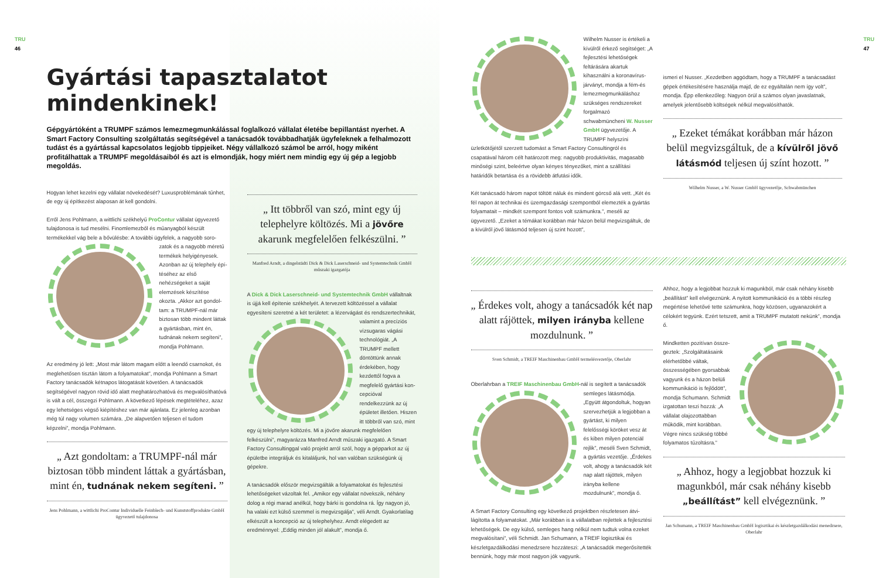TRU
46
Gyártási tapasztalatot mindenkinek!
Gépgyártóként a TRUMPF számos lemezmegmunkálással foglalkozó vállalat életébe bepillantást nyer­het. A Smart Factory Consulting szolgáltatás segítségével a tanácsadók továbbadhatják ügyfeleknek a felhalmozott tudást és a gyártással kapcsolatos legjobb tippjeiket. Négy vállalkozó számol be arról, hogy miként profitálhattak a TRUMPF megoldásaiból és azt is elmondják, hogy miért nem mindig egy új gép a legjobb megoldás.
Hogyan lehet kezelni egy vállalat növekedését? Luxusproblémának tűnhet, de egy új építkezést alaposan át kell gondolni.
Erről Jens Pohlmann, a wittlichi székhelyű ProContur vállalat ügyve­zető tulajdonosa is tud mesélni. Finomlemezből és műanyagból készült termékekkel vág bele a bővülésbe: A további ügyfelek, a nagyobb soro­zatok és a nagyobb méretű termékek helyigényesek. Azonban az új telephely épí­téséhez az első nehézségeket a saját elemzések készítése okozta. „Akkor azt gondol­tam: a TRUMPF-nál már bizto­san több mindent láttak a gyártásban, mint én, tudná­nak nekem segíteni”, mondja Pohlmann.
Az eredmény jó lett: „Most már látom magam előtt a leendő csarnokot, és meglehetősen tisztán látom a folyamatokat”, mondja Pohlmann a Smart Factory tanácsadók kétnapos látogatását követően. A tanács­adók segítségével nagyon rövid idő alatt meghatározhatóvá és meg­valósíthatóvá is vált a cél, összegzi Pohlmann. A következő lépések megtételéhez, azaz egy lehetséges végső kiépítéshez van már ajánlata. Ez jelenleg azonban még túl nagy volumen számára. „De alapvetően teljesen el tudom képzelni”, mondja Pohlmann.
„ Azt gondoltam: a TRUMPF-nál már biztosan több mindent láttak a gyártásban, mint én, tudnának nekem segíteni. ”
Jens Pohlmann, a wittlichi ProContur Individuelle Feinblech- und Kunststoffprodukte GmbH ügyvezető tulajdonosa
„ Itt többről van szó, mint egy új telephelyre költözés. Mi a jövőre akarunk megfelelően felkészülni. ”
Manfred Arndt, a dingelstädti Dick & Dick Laserschneid- und Systemtechnik GmbH műszaki igazgatója
A Dick & Dick Laserschneid- und Systemtechnik GmbH vál­laltnak is újjá kell építenie székhelyét. A tervezett költözéssel a vál­lalat egyesíteni szeretné a két területet: a lézervágást és rendszer­ technikát, valamint a precíziós vízsugaras vágási technológiát. „A TRUMPF mellett döntöt­tünk annak érdekében, hogy kezdettől fogva a megfelelő gyártási kon­cepcióval rendelkezzünk az új épületet illetően. Hiszen itt többről van szó, mint egy új telephelyre költözés. Mi a jövőre aka­runk megfelelően felkészülni”, magyarázza Manfred Arndt műszaki igazgató. A Smart Factory Consultinggal való projekt arról szól, hogy a gépparkot az új épületbe integráljuk és kitaláljunk, hol van valóban szükségünk új gépekre.
A tanácsadók először megvizsgálták a folyamatokat és fejlesztési lehetőségeket vázoltak fel. „Amikor egy vállalat növekszik, néhány dolog a régi marad anélkül, hogy bárki is gondolna rá. Így nagyon jó, ha valaki ezt külső szemmel is megvizsgálja”, véli Arndt. Gyakor­latilag elkészült a koncepció az új telephelyhez. Arndt elégedett az eredménnyel: „Eddig minden jól alakult”, mondja ő.
Wilhelm Nusser is értékeli a kívülről érkező segítséget: „A fejlesztési lehetőségek feltárá­sára akartuk kihasználni a koro­navírus-járványt, mondja a fém-és lemezmegmunkáláshoz szükséges rendszereket forgal­mazó schwabmüncheni W. Nusser GmbH ügyvezetője. A TRUMPF helyszíni üzletkötőjétől szerzett tudomást a Smart Factory Consulting­ról és csapatával három célt határozott meg: nagyobb produktivitás, magasabb minőségi szint, beleértve olyan kényes tényezőket, mint a szállítási határidők betartása és a rövidebb átfutási idők.
Két tanácsadó három napot töltött náluk és mindent górcső alá vett. „Két és fél napon át technikai és üzemgazdasági szempontból elemez­ték a gyártás folyamatait – mindkét szempont fontos volt számunkra.”, meséli az ügyvezető. „Ezeket a témákat korábban már házon belül megvizsgáltuk, de a kívülről jövő látásmód teljesen új szint hozott”,
ismeri el Nusser. „Kezdetben aggódtam, hogy a TRUMPF a tanácsadást gépek értékesítésére használja majd, de ez egyáltalán nem így volt”, mondja. Épp ellenkezőleg: Nagyon örül a számos olyan javaslatnak, amelyek jelentősebb költségek nélkül megvalósíthatók.
„ Ezeket témákat korábban már házon belül megvizsgáltuk, de a kívülről jövő látásmód teljesen új színt hozott. ”
Wilhelm Nusser, a W. Nusser GmbH ügyvezetője, Schwabmünchen
„ Érdekes volt, ahogy a tanácsadók két nap alatt rájöttek, milyen irányba kellene mozdulnunk. ”
Sven Schmidt, a TREIF Maschinenbau GmbH termelésvezetője, Oberlahr
Oberlahrban a TREIF Maschinenbau GmbH-nál is segített a tanács­ adók semleges látásmódja. „Együtt átgondoltuk, hogyan szervezhetjük a legjobban a gyártást, ki milyen felelősségi köröket vesz át és kiben milyen potenciál rejlik”, meséli Sven Schmidt, a gyár­tás vezetője. „Érdekes volt, ahogy a tanácsadók két nap alatt rájöttek, milyen irányba kellene mozdulnunk”, mondja ő.
A Smart Factory Consulting egy következő projektben részletesen átvi­lágította a folyamatokat. „Már korábban is a vállalatban rejlettek a fej­lesztési lehetőségek. De egy külső, semleges hang nélkül nem tudtuk volna ezeket megvalósítani”, véli Schmidt. Jan Schumann, a TREIF logisztikai és készletgazdálkodási menedzsere hozzáteszi: „A tanács­adók megerősítették bennünk, hogy már most nagyon jók vagyunk.
Ahhoz, hogy a legjobbat hozzuk ki magunkból, már csak néhány kisebb „beállítást” kell elvégeznünk. A nyitott kommunikáció és a többi részleg megértése lehetővé tette számunkra, hogy közösen, ugyanazo­kért a célokért tegyünk. Ezért tetszett, amit a TRUMPF mutatott nekünk”, mondja ő.
Mindketten pozitívan össze­geztek: „Szolgáltatásaink elér­hetőbbé váltak, összességé­ben gyorsabbak vagyunk és a házon belüli kommunikáció is fejlődött”, mondja Schu­mann. Schmidt izgatottan teszi hozzá: „A vállalat olajo­zottabban működik, mint korábban. Végre nincs szük­ség többé folyamatos tűzol­tásra.”
„ Ahhoz, hogy a legjobbat hozzuk ki magunkból, már csak néhány kisebb „beállítást” kell elvégeznünk. ”
Jan Schumann, a TREIF Maschinenbau GmbH logisztikai és készletgazdálkodási menedzsere, Oberlahr
TRU
47